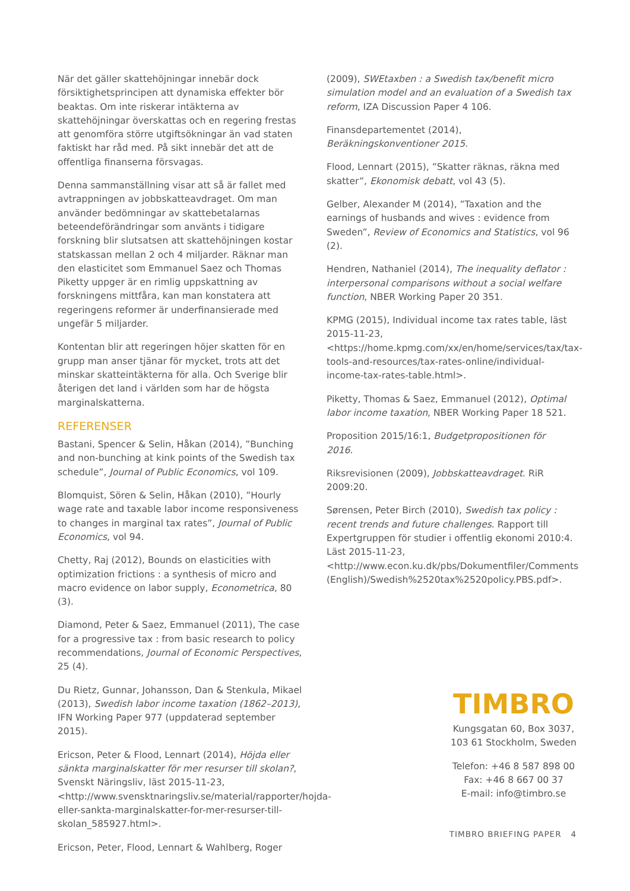När det gäller skattehöjningar innebär dock försiktighetsprincipen att dynamiska effekter bör beaktas. Om inte riskerar intäkterna av skattehöjningar överskattas och en regering frestas att genomföra större utgiftsökningar än vad staten faktiskt har råd med. På sikt innebär det att de offentliga finanserna försvagas.
Denna sammanställning visar att så är fallet med avtrappningen av jobbskatteavdraget. Om man använder bedömningar av skattebetalarnas beteendeförändringar som använts i tidigare forskning blir slutsatsen att skattehöjningen kostar statskassan mellan 2 och 4 miljarder. Räknar man den elasticitet som Emmanuel Saez och Thomas Piketty uppger är en rimlig uppskattning av forskningens mittfåra, kan man konstatera att regeringens reformer är underfinansierade med ungefär 5 miljarder.
Kontentan blir att regeringen höjer skatten för en grupp man anser tjänar för mycket, trots att det minskar skatteintäkterna för alla. Och Sverige blir återigen det land i världen som har de högsta marginalskatterna.
REFERENSER
Bastani, Spencer & Selin, Håkan (2014), ”Bunching and non-bunching at kink points of the Swedish tax schedule”, Journal of Public Economics, vol 109.
Blomquist, Sören & Selin, Håkan (2010), ”Hourly wage rate and taxable labor income responsiveness to changes in marginal tax rates”, Journal of Public Economics, vol 94.
Chetty, Raj (2012), Bounds on elasticities with optimization frictions : a synthesis of micro and macro evidence on labor supply, Econometrica, 80 (3).
Diamond, Peter & Saez, Emmanuel (2011), The case for a progressive tax : from basic research to policy recommendations, Journal of Economic Perspectives, 25 (4).
Du Rietz, Gunnar, Johansson, Dan & Stenkula, Mikael (2013), Swedish labor income taxation (1862–2013), IFN Working Paper 977 (uppdaterad september 2015).
Ericson, Peter & Flood, Lennart (2014), Höjda eller sänkta marginalskatter för mer resurser till skolan?, Svenskt Näringsliv, läst 2015-11-23, <http://www.svensktnaringsliv.se/material/rapporter/hojda-eller-sankta-marginalskatter-for-mer-resurser-till-skolan_585927.html>.
Ericson, Peter, Flood, Lennart & Wahlberg, Roger
(2009), SWEtaxben : a Swedish tax/benefit micro simulation model and an evaluation of a Swedish tax reform, IZA Discussion Paper 4 106.
Finansdepartementet (2014), Beräkningskonventioner 2015.
Flood, Lennart (2015), ”Skatter räknas, räkna med skatter”, Ekonomisk debatt, vol 43 (5).
Gelber, Alexander M (2014), ”Taxation and the earnings of husbands and wives : evidence from Sweden”, Review of Economics and Statistics, vol 96 (2).
Hendren, Nathaniel (2014), The inequality deflator : interpersonal comparisons without a social welfare function, NBER Working Paper 20 351.
KPMG (2015), Individual income tax rates table, läst 2015-11-23, <https://home.kpmg.com/xx/en/home/services/tax/tax-tools-and-resources/tax-rates-online/individual-income-tax-rates-table.html>.
Piketty, Thomas & Saez, Emmanuel (2012), Optimal labor income taxation, NBER Working Paper 18 521.
Proposition 2015/16:1, Budgetpropositionen för 2016.
Riksrevisionen (2009), Jobbskatteavdraget. RiR 2009:20.
Sørensen, Peter Birch (2010), Swedish tax policy : recent trends and future challenges. Rapport till Expertgruppen för studier i offentlig ekonomi 2010:4. Läst 2015-11-23, <http://www.econ.ku.dk/pbs/Dokumentfiler/Comments (English)/Swedish%2520tax%2520policy.PBS.pdf>.
TIMBRO
Kungsgatan 60, Box 3037,
103 61 Stockholm, Sweden
Telefon: +46 8 587 898 00
Fax: +46 8 667 00 37
E-mail: info@timbro.se
TIMBRO BRIEFING PAPER 4